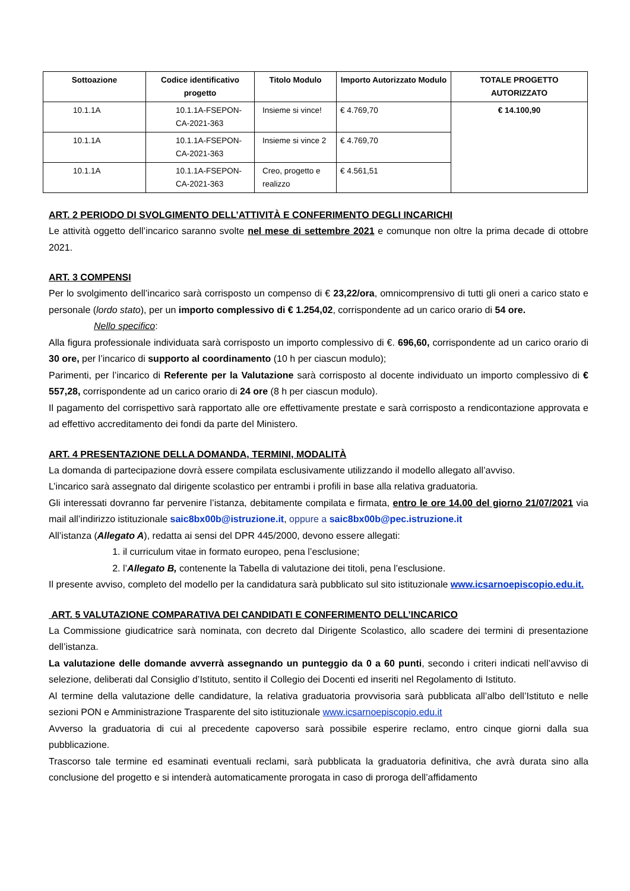| Sottoazione | Codice identificativo progetto | Titolo Modulo | Importo Autorizzato Modulo | TOTALE PROGETTO AUTORIZZATO |
| --- | --- | --- | --- | --- |
| 10.1.1A | 10.1.1A-FSEPON-CA-2021-363 | Insieme si vince! | € 4.769,70 | € 14.100,90 |
| 10.1.1A | 10.1.1A-FSEPON-CA-2021-363 | Insieme si vince 2 | € 4.769,70 | |
| 10.1.1A | 10.1.1A-FSEPON-CA-2021-363 | Creo, progetto e realizzo | € 4.561,51 | |
ART. 2 PERIODO DI SVOLGIMENTO DELL’ATTIVITÀ E CONFERIMENTO DEGLI INCARICHI
Le attività oggetto dell’incarico saranno svolte nel mese di settembre 2021 e comunque non oltre la prima decade di ottobre 2021.
ART. 3 COMPENSI
Per lo svolgimento dell’incarico sarà corrisposto un compenso di € 23,22/ora, omnicomprensivo di tutti gli oneri a carico stato e personale (lordo stato), per un importo complessivo di € 1.254,02, corrispondente ad un carico orario di 54 ore.
Nello specifico:
Alla figura professionale individuata sarà corrisposto un importo complessivo di €. 696,60, corrispondente ad un carico orario di 30 ore, per l’incarico di supporto al coordinamento (10 h per ciascun modulo);
Parimenti, per l’incarico di Referente per la Valutazione sarà corrisposto al docente individuato un importo complessivo di € 557,28, corrispondente ad un carico orario di 24 ore (8 h per ciascun modulo).
Il pagamento del corrispettivo sarà rapportato alle ore effettivamente prestate e sarà corrisposto a rendicontazione approvata e ad effettivo accreditamento dei fondi da parte del Ministero.
ART. 4 PRESENTAZIONE DELLA DOMANDA, TERMINI, MODALITÀ
La domanda di partecipazione dovrà essere compilata esclusivamente utilizzando il modello allegato all’avviso.
L’incarico sarà assegnato dal dirigente scolastico per entrambi i profili in base alla relativa graduatoria.
Gli interessati dovranno far pervenire l’istanza, debitamente compilata e firmata, entro le ore 14.00 del giorno 21/07/2021 via mail all’indirizzo istituzionale saic8bx00b@istruzione.it, oppure a saic8bx00b@pec.istruzione.it
All’istanza (Allegato A), redatta ai sensi del DPR 445/2000, devono essere allegati:
1. il curriculum vitae in formato europeo, pena l’esclusione;
2. l’Allegato B, contenente la Tabella di valutazione dei titoli, pena l’esclusione.
Il presente avviso, completo del modello per la candidatura sarà pubblicato sul sito istituzionale www.icsarnoepiscopio.edu.it.
ART. 5 VALUTAZIONE COMPARATIVA DEI CANDIDATI E CONFERIMENTO DELL’INCARICO
La Commissione giudicatrice sarà nominata, con decreto dal Dirigente Scolastico, allo scadere dei termini di presentazione dell’istanza.
La valutazione delle domande avverrà assegnando un punteggio da 0 a 60 punti, secondo i criteri indicati nell’avviso di selezione, deliberati dal Consiglio d’Istituto, sentito il Collegio dei Docenti ed inseriti nel Regolamento di Istituto.
Al termine della valutazione delle candidature, la relativa graduatoria provvisoria sarà pubblicata all’albo dell’Istituto e nelle sezioni PON e Amministrazione Trasparente del sito istituzionale www.icsarnoepiscopio.edu.it
Avverso la graduatoria di cui al precedente capoverso sarà possibile esperire reclamo, entro cinque giorni dalla sua pubblicazione.
Trascorso tale termine ed esaminati eventuali reclami, sarà pubblicata la graduatoria definitiva, che avrà durata sino alla conclusione del progetto e si intenderà automaticamente prorogata in caso di proroga dell’affidamento